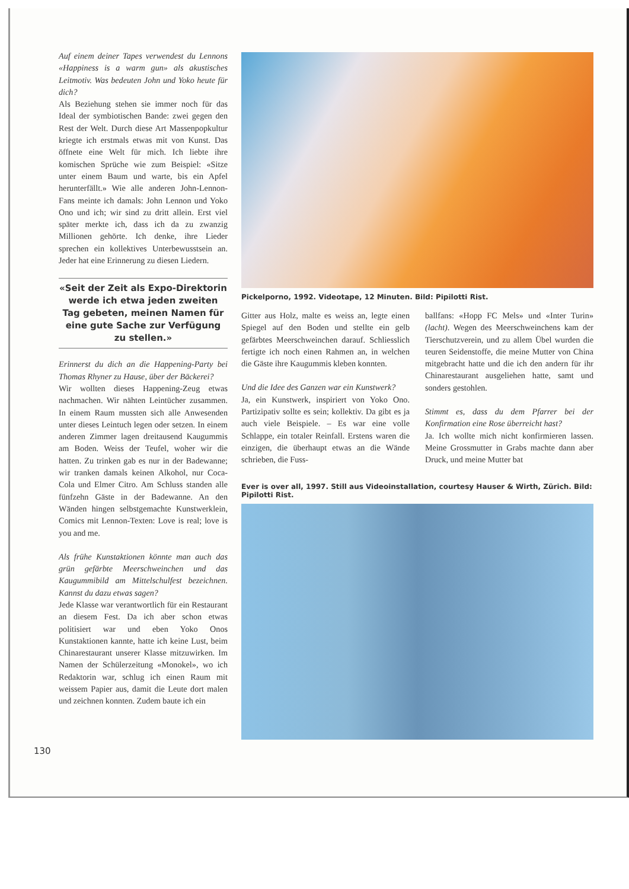Auf einem deiner Tapes verwendest du Lennons «Happiness is a warm gun» als akustisches Leitmotiv. Was bedeuten John und Yoko heute für dich?
Als Beziehung stehen sie immer noch für das Ideal der symbiotischen Bande: zwei gegen den Rest der Welt. Durch diese Art Massenpopkultur kriegte ich erstmals etwas mit von Kunst. Das öffnete eine Welt für mich. Ich liebte ihre komischen Sprüche wie zum Beispiel: «Sitze unter einem Baum und warte, bis ein Apfel herunterfällt.» Wie alle anderen John-Lennon-Fans meinte ich damals: John Lennon und Yoko Ono und ich; wir sind zu dritt allein. Erst viel später merkte ich, dass ich da zu zwanzig Millionen gehörte. Ich denke, ihre Lieder sprechen ein kollektives Unterbewusstsein an. Jeder hat eine Erinnerung zu diesen Liedern.
«Seit der Zeit als Expo-Direktorin werde ich etwa jeden zweiten Tag gebeten, meinen Namen für eine gute Sache zur Verfügung zu stellen.»
Erinnerst du dich an die Happening-Party bei Thomas Rhyner zu Hause, über der Bäckerei?
Wir wollten dieses Happening-Zeug etwas nachmachen. Wir nähten Leintücher zusammen. In einem Raum mussten sich alle Anwesenden unter dieses Leintuch legen oder setzen. In einem anderen Zimmer lagen dreitausend Kaugummis am Boden. Weiss der Teufel, woher wir die hatten. Zu trinken gab es nur in der Badewanne; wir tranken damals keinen Alkohol, nur Coca-Cola und Elmer Citro. Am Schluss standen alle fünfzehn Gäste in der Badewanne. An den Wänden hingen selbstgemachte Kunstwerklein, Comics mit Lennon-Texten: Love is real; love is you and me.
Als frühe Kunstaktionen könnte man auch das grün gefärbte Meerschweinchen und das Kaugummibild am Mittelschulfest bezeichnen. Kannst du dazu etwas sagen?
Jede Klasse war verantwortlich für ein Restaurant an diesem Fest. Da ich aber schon etwas politisiert war und eben Yoko Onos Kunstaktionen kannte, hatte ich keine Lust, beim Chinarestaurant unserer Klasse mitzuwirken. Im Namen der Schülerzeitung «Monokel», wo ich Redaktorin war, schlug ich einen Raum mit weissem Papier aus, damit die Leute dort malen und zeichnen konnten. Zudem baute ich ein
Pickelporno, 1992. Videotape, 12 Minuten. Bild: Pipilotti Rist.
Gitter aus Holz, malte es weiss an, legte einen Spiegel auf den Boden und stellte ein gelb gefärbtes Meerschweinchen darauf. Schliesslich fertigte ich noch einen Rahmen an, in welchen die Gäste ihre Kaugummis kleben konnten.
Und die Idee des Ganzen war ein Kunstwerk?
Ja, ein Kunstwerk, inspiriert von Yoko Ono. Partizipativ sollte es sein; kollektiv. Da gibt es ja auch viele Beispiele. – Es war eine volle Schlappe, ein totaler Reinfall. Erstens waren die einzigen, die überhaupt etwas an die Wände schrieben, die Fuss-
ballfans: «Hopp FC Mels» und «Inter Turin» (lacht). Wegen des Meerschweinchens kam der Tierschutzverein, und zu allem Übel wurden die teuren Seidenstoffe, die meine Mutter von China mitgebracht hatte und die ich den andern für ihr Chinarestaurant ausgeliehen hatte, samt und sonders gestohlen.
Stimmt es, dass du dem Pfarrer bei der Konfirmation eine Rose überreicht hast?
Ja. Ich wollte mich nicht konfirmieren lassen. Meine Grossmutter in Grabs machte dann aber Druck, und meine Mutter bat
Ever is over all, 1997. Still aus Videoinstallation, courtesy Hauser & Wirth, Zürich. Bild: Pipilotti Rist.
130